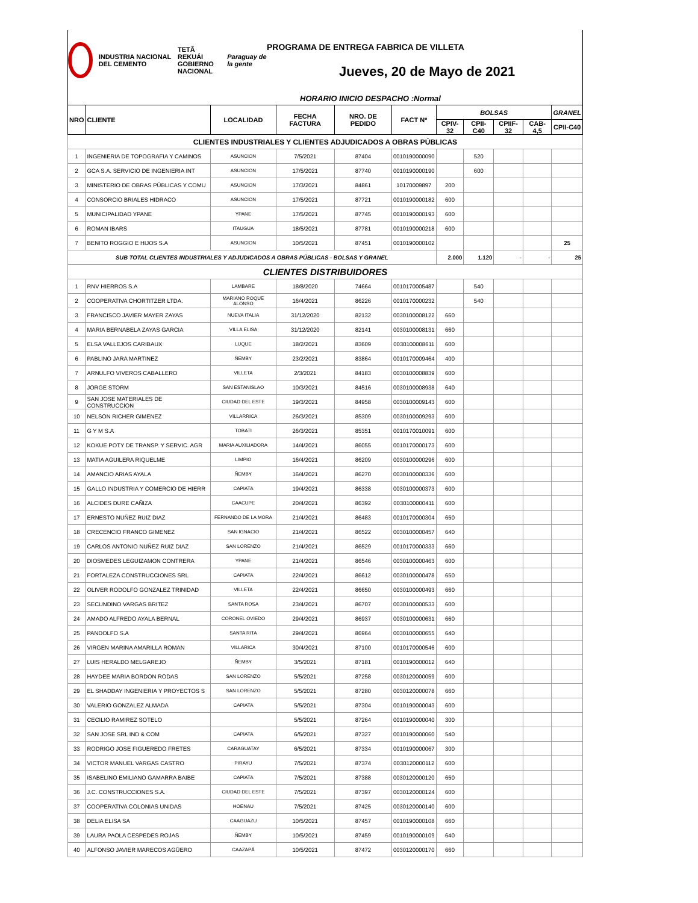INDUSTRIA NACIONAL DEL CEMENTO
TETÃ REKUÁI
GOBIERNO NACIONAL
Paraguay de la gente
PROGRAMA DE ENTREGA FABRICA DE VILLETA
Jueves, 20 de Mayo de 2021
HORARIO INICIO DESPACHO :Normal
| NRO | CLIENTE | LOCALIDAD | FECHA FACTURA | NRO. DE PEDIDO | FACT Nº | BOLSAS | | | | GRANEL |
| --- | --- | --- | --- | --- | --- | --- | --- | --- | --- | --- |
| | | | | | | CPIV-32 | CPII-C40 | CPIIF-32 | CAB-4,5 | CPII-C40 |
| CLIENTES INDUSTRIALES Y CLIENTES ADJUDICADOS A OBRAS PÚBLICAS | | | | | | | | | | |
| 1 | INGENIERIA DE TOPOGRAFIA Y CAMINOS | ASUNCION | 7/5/2021 | 87404 | 0010190000090 | | 520 | | | |
| 2 | GCA S.A. SERVICIO DE INGENIERIA INT | ASUNCION | 17/5/2021 | 87740 | 0010190000190 | | 600 | | | |
| 3 | MINISTERIO DE OBRAS PÚBLICAS Y COMU | ASUNCION | 17/3/2021 | 84861 | 10170009897 | 200 | | | | |
| 4 | CONSORCIO BRIALES HIDRACO | ASUNCION | 17/5/2021 | 87721 | 0010190000182 | 600 | | | | |
| 5 | MUNICIPALIDAD YPANE | YPANE | 17/5/2021 | 87745 | 0010190000193 | 600 | | | | |
| 6 | ROMAN IBARS | ITAUGUA | 18/5/2021 | 87781 | 0010190000218 | 600 | | | | |
| 7 | BENITO ROGGIO E HIJOS S.A | ASUNCION | 10/5/2021 | 87451 | 0010190000102 | | | | | 25 |
| SUB TOTAL CLIENTES INDUSTRIALES Y ADJUDICADOS A OBRAS PÚBLICAS - BOLSAS Y GRANEL | | | | | | 2.000 | 1.120 | - | - | 25 |
| CLIENTES DISTRIBUIDORES | | | | | | | | | | |
| 1 | RNV HIERROS S.A | LAMBARE | 18/8/2020 | 74664 | 0010170005487 | | 540 | | | |
| 2 | COOPERATIVA CHORTITZER LTDA. | MARIANO ROQUE ALONSO | 16/4/2021 | 86226 | 0010170000232 | | 540 | | | |
| 3 | FRANCISCO JAVIER MAYER ZAYAS | NUEVA ITALIA | 31/12/2020 | 82132 | 0030100008122 | 660 | | | | |
| 4 | MARIA BERNABELA ZAYAS GARCIA | VILLA ELISA | 31/12/2020 | 82141 | 0030100008131 | 660 | | | | |
| 5 | ELSA VALLEJOS CARIBAUX | LUQUE | 18/2/2021 | 83609 | 0030100008611 | 600 | | | | |
| 6 | PABLINO JARA MARTINEZ | ÑEMBY | 23/2/2021 | 83864 | 0010170009464 | 400 | | | | |
| 7 | ARNULFO VIVEROS CABALLERO | VILLETA | 2/3/2021 | 84183 | 0030100008839 | 600 | | | | |
| 8 | JORGE STORM | SAN ESTANISLAO | 10/3/2021 | 84516 | 0030100008938 | 640 | | | | |
| 9 | SAN JOSE MATERIALES DE CONSTRUCCION | CIUDAD DEL ESTE | 19/3/2021 | 84958 | 0030100009143 | 600 | | | | |
| 10 | NELSON RICHER GIMENEZ | VILLARRICA | 26/3/2021 | 85309 | 0030100009293 | 600 | | | | |
| 11 | G Y M S.A | TOBATI | 26/3/2021 | 85351 | 0010170010091 | 600 | | | | |
| 12 | KOKUE POTY DE TRANSP. Y SERVIC. AGR | MARIA AUXILIADORA | 14/4/2021 | 86055 | 0010170000173 | 600 | | | | |
| 13 | MATIA AGUILERA RIQUELME | LIMPIO | 16/4/2021 | 86209 | 0030100000296 | 600 | | | | |
| 14 | AMANCIO ARIAS AYALA | ÑEMBY | 16/4/2021 | 86270 | 0030100000336 | 600 | | | | |
| 15 | GALLO INDUSTRIA Y COMERCIO DE HIERR | CAPIATA | 19/4/2021 | 86338 | 0030100000373 | 600 | | | | |
| 16 | ALCIDES DURE CAÑIZA | CAACUPE | 20/4/2021 | 86392 | 0030100000411 | 600 | | | | |
| 17 | ERNESTO NUÑEZ RUIZ DIAZ | FERNANDO DE LA MORA | 21/4/2021 | 86483 | 0010170000304 | 650 | | | | |
| 18 | CRECENCIO FRANCO GIMENEZ | SAN IGNACIO | 21/4/2021 | 86522 | 0030100000457 | 640 | | | | |
| 19 | CARLOS ANTONIO NUÑEZ RUIZ DIAZ | SAN LORENZO | 21/4/2021 | 86529 | 0010170000333 | 660 | | | | |
| 20 | DIOSMEDES LEGUIZAMON CONTRERA | YPANE | 21/4/2021 | 86546 | 0030100000463 | 600 | | | | |
| 21 | FORTALEZA CONSTRUCCIONES SRL | CAPIATA | 22/4/2021 | 86612 | 0030100000478 | 650 | | | | |
| 22 | OLIVER RODOLFO GONZALEZ TRINIDAD | VILLETA | 22/4/2021 | 86650 | 0030100000493 | 660 | | | | |
| 23 | SECUNDINO VARGAS BRITEZ | SANTA ROSA | 23/4/2021 | 86707 | 0030100000533 | 600 | | | | |
| 24 | AMADO ALFREDO AYALA BERNAL | CORONEL OVIEDO | 29/4/2021 | 86937 | 0030100000631 | 660 | | | | |
| 25 | PANDOLFO S.A | SANTA RITA | 29/4/2021 | 86964 | 0030100000655 | 640 | | | | |
| 26 | VIRGEN MARINA AMARILLA ROMAN | VILLARICA | 30/4/2021 | 87100 | 0010170000546 | 600 | | | | |
| 27 | LUIS HERALDO MELGAREJO | ÑEMBY | 3/5/2021 | 87181 | 0010190000012 | 640 | | | | |
| 28 | HAYDEE MARIA BORDON RODAS | SAN LORENZO | 5/5/2021 | 87258 | 0030120000059 | 600 | | | | |
| 29 | EL SHADDAY INGENIERIA Y PROYECTOS S | SAN LORENZO | 5/5/2021 | 87280 | 0030120000078 | 660 | | | | |
| 30 | VALERIO GONZALEZ ALMADA | CAPIATA | 5/5/2021 | 87304 | 0010190000043 | 600 | | | | |
| 31 | CECILIO RAMIREZ SOTELO | | 5/5/2021 | 87264 | 0010190000040 | 300 | | | | |
| 32 | SAN JOSE SRL IND & COM | CAPIATA | 6/5/2021 | 87327 | 0010190000060 | 540 | | | | |
| 33 | RODRIGO JOSE FIGUEREDO FRETES | CARAGUATAY | 6/5/2021 | 87334 | 0010190000067 | 300 | | | | |
| 34 | VICTOR MANUEL VARGAS CASTRO | PIRAYU | 7/5/2021 | 87374 | 0030120000112 | 600 | | | | |
| 35 | ISABELINO EMILIANO GAMARRA BAIBE | CAPIATA | 7/5/2021 | 87388 | 0030120000120 | 650 | | | | |
| 36 | J.C. CONSTRUCCIONES S.A. | CIUDAD DEL ESTE | 7/5/2021 | 87397 | 0030120000124 | 600 | | | | |
| 37 | COOPERATIVA COLONIAS UNIDAS | HOENAU | 7/5/2021 | 87425 | 0030120000140 | 600 | | | | |
| 38 | DELIA ELISA SA | CAAGUAZU | 10/5/2021 | 87457 | 0010190000108 | 660 | | | | |
| 39 | LAURA PAOLA CESPEDES ROJAS | ÑEMBY | 10/5/2021 | 87459 | 0010190000109 | 640 | | | | |
| 40 | ALFONSO JAVIER MARECOS AGÜERO | CAAZAPÁ | 10/5/2021 | 87472 | 0030120000170 | 660 | | | | |